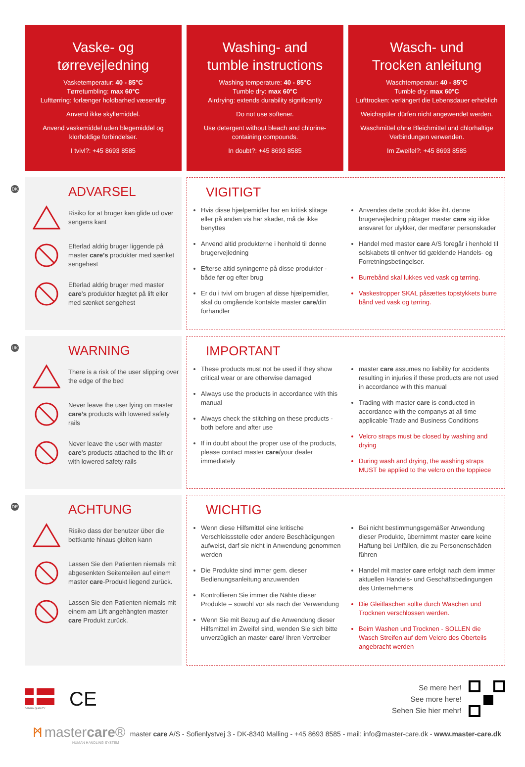Vaske- og
tørrevejledning
Vasketemperatur: 40 - 85°C
Tørretumbling: max 60°C
Lufttørring: forlænger holdbarhed væsentligt
Anvend ikke skyllemiddel.
Anvend vaskemiddel uden blegemiddel og klorholdige forbindelser.
I tvivl?: +45 8693 8585
Washing- and
tumble instructions
Washing temperature: 40 - 85°C
Tumble dry: max 60°C
Airdrying: extends durability significantly
Do not use softener.
Use detergent without bleach and chlorine-containing compounds.
In doubt?: +45 8693 8585
Wasch- und
Trocken anleitung
Waschtemperatur: 40 - 85°C
Tumble dry: max 60°C
Lufttrocken: verlängert die Lebensdauer erheblich
Weichspüler dürfen nicht angewendet werden.
Waschmittel ohne Bleichmittel und chlorhaltige Verbindungen verwenden.
Im Zweifel?: +45 8693 8585
DK
ADVARSEL
Risiko for at bruger kan glide ud over sengens kant
Efterlad aldrig bruger liggende på master care’s produkter med sænket sengehest
Efterlad aldrig bruger med master care’s produkter hægtet på lift eller med sænket sengehest
VIGITIGT
Hvis disse hjælpemidler har en kritisk slitage eller på anden vis har skader, må de ikke benyttes
Anvend altid produkterne i henhold til denne brugervejledning
Efterse altid syningerne på disse produkter - både før og efter brug
Er du i tvivl om brugen af disse hjælpemidler, skal du omgående kontakte master care/din forhandler
Anvendes dette produkt ikke iht. denne brugervejledning påtager master care sig ikke ansvaret for ulykker, der medfører personskader
Handel med master care A/S foregår i henhold til selskabets til enhver tid gældende Handels- og Forretningsbetingelser.
Burrebånd skal lukkes ved vask og tørring.
Vaskestropper SKAL påsættes topstykkets burre bånd ved vask og tørring.
UK
WARNING
There is a risk of the user slipping over the edge of the bed
Never leave the user lying on master care’s products with lowered safety rails
Never leave the user with master care’s products attached to the lift or with lowered safety rails
IMPORTANT
These products must not be used if they show critical wear or are otherwise damaged
Always use the products in accordance with this manual
Always check the stitching on these products - both before and after use
If in doubt about the proper use of the products, please contact master care/your dealer immediately
master care assumes no liability for accidents resulting in injuries if these products are not used in accordance with this manual
Trading with master care is conducted in accordance with the companys at all time applicable Trade and Business Conditions
Velcro straps must be closed by washing and drying
During wash and drying, the washing straps MUST be applied to the velcro on the toppiece
DE
ACHTUNG
Risiko dass der benutzer über die bettkante hinaus gleiten kann
Lassen Sie den Patienten niemals mit abgesenkten Seitenteilen auf einem master care-Produkt liegend zurück.
Lassen Sie den Patienten niemals mit einem am Lift angehängten master care Produkt zurück.
WICHTIG
Wenn diese Hilfsmittel eine kritische Verschleissstelle oder andere Beschädigungen aufweist, darf sie nicht in Anwendung genommen werden
Die Produkte sind immer gem. dieser Bedienungsanleitung anzuwenden
Kontrollieren Sie immer die Nähte dieser Produkte – sowohl vor als nach der Verwendung
Wenn Sie mit Bezug auf die Anwendung dieser Hilfsmittel im Zweifel sind, wenden Sie sich bitte unverzüglich an master care/ Ihren Vertreiber
Bei nicht bestimmungsgemäßer Anwendung dieser Produkte, übernimmt master care keine Haftung bei Unfällen, die zu Personenschäden führen
Handel mit master care erfolgt nach dem immer aktuellen Handels- und Geschäftsbedingungen des Unternehmens
Die Gleitlaschen sollte durch Waschen und Trocknen verschlossen werden.
Beim Washen und Trocknen - SOLLEN die Wasch Streifen auf dem Velcro des Oberteils angebracht werden
DANISH QUALITY
CE
Se mere her!
See more here!
Sehen Sie hier mehr!
ᛗ mastercare®
HUMAN HANDLING SYSTEM
master care A/S - Sofienlystvej 3 - DK-8340 Malling - +45 8693 8585 - mail: info@master-care.dk - www.master-care.dk